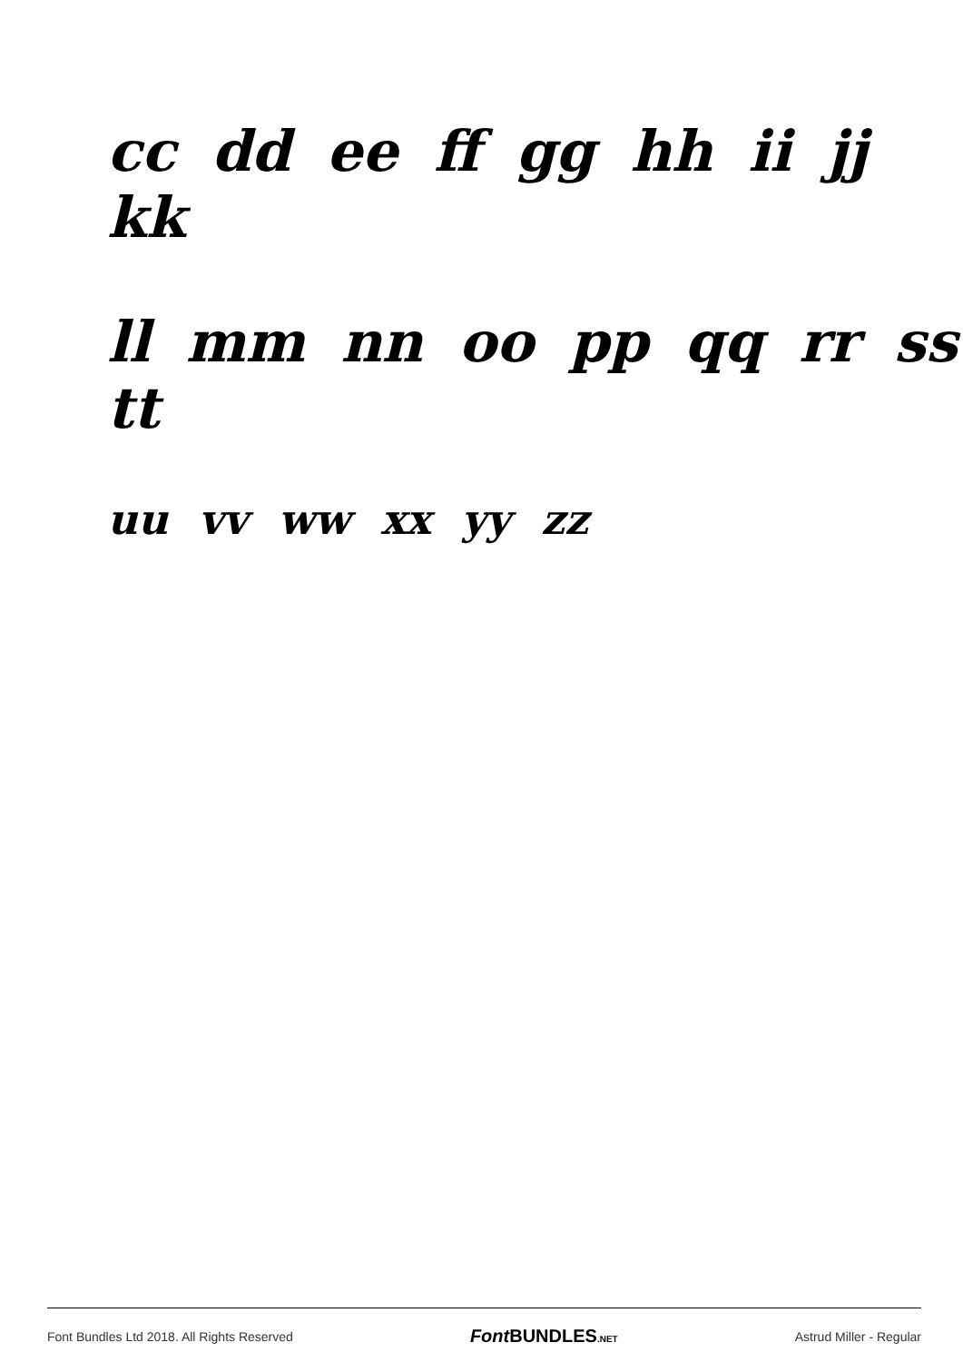cc dd ee ff gg hh ii jj kk
ll mm nn oo pp qq rr ss tt
uu vv ww xx yy zz
Font Bundles Ltd 2018. All Rights Reserved Font BUNDLES.NET Astrud Miller - Regular